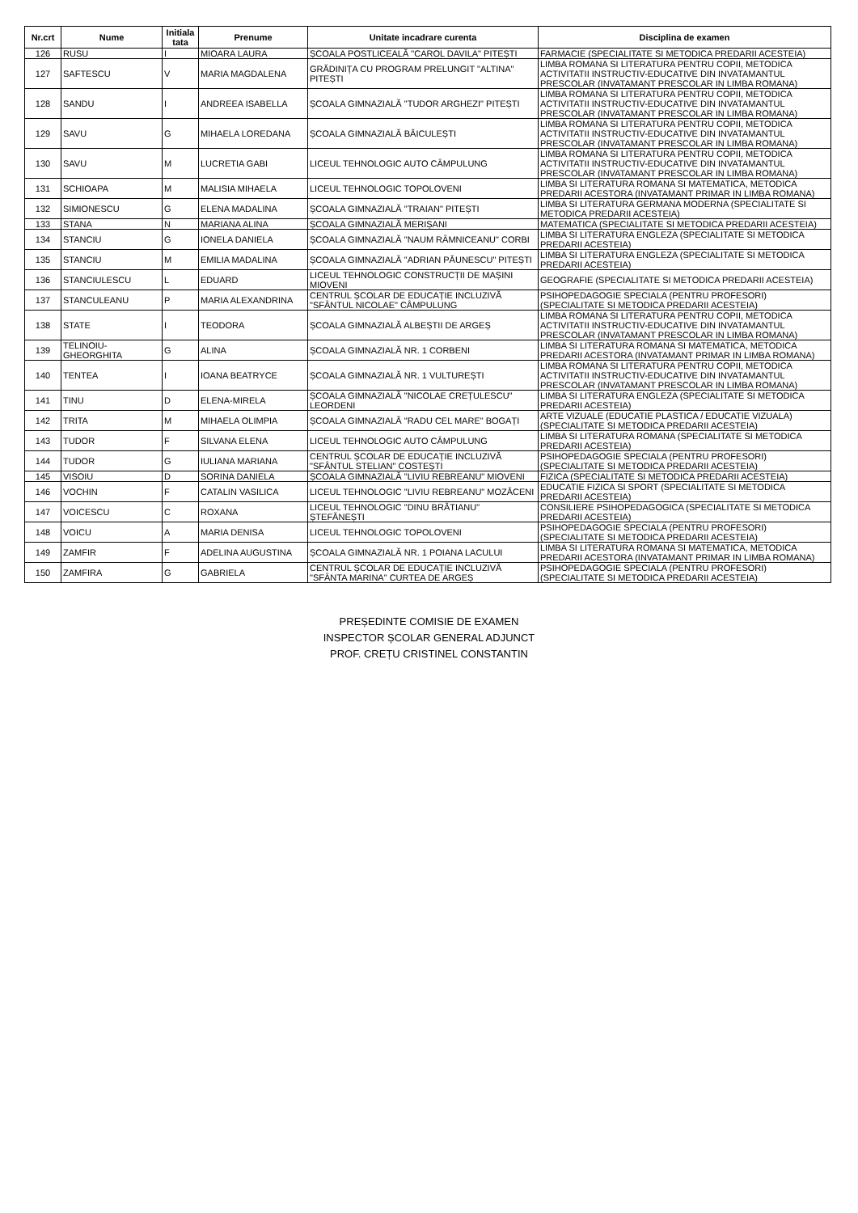| Nr.crt | Nume | Initiala tata | Prenume | Unitate incadrare curenta | Disciplina de examen |
| --- | --- | --- | --- | --- | --- |
| 126 | RUSU | I | MIOARA LAURA | ȘCOALA POSTLICEALĂ "CAROL DAVILA" PITEȘTI | FARMACIE (SPECIALITATE SI METODICA PREDARII ACESTEIA) |
| 127 | SAFTESCU | V | MARIA MAGDALENA | GRĂDINIȚA CU PROGRAM PRELUNGIT "ALTINA" PITEȘTI | LIMBA ROMANA SI LITERATURA PENTRU COPII, METODICA ACTIVITATII INSTRUCTIV-EDUCATIVE DIN INVATAMANTUL PRESCOLAR (INVATAMANT PRESCOLAR IN LIMBA ROMANA) |
| 128 | SANDU | I | ANDREEA ISABELLA | ȘCOALA GIMNAZIALĂ "TUDOR ARGHEZI" PITEȘTI | LIMBA ROMANA SI LITERATURA PENTRU COPII, METODICA ACTIVITATII INSTRUCTIV-EDUCATIVE DIN INVATAMANTUL PRESCOLAR (INVATAMANT PRESCOLAR IN LIMBA ROMANA) |
| 129 | SAVU | G | MIHAELA LOREDANA | ȘCOALA GIMNAZIALĂ BĂICULEȘTI | LIMBA ROMANA SI LITERATURA PENTRU COPII, METODICA ACTIVITATII INSTRUCTIV-EDUCATIVE DIN INVATAMANTUL PRESCOLAR (INVATAMANT PRESCOLAR IN LIMBA ROMANA) |
| 130 | SAVU | M | LUCRETIA GABI | LICEUL TEHNOLOGIC AUTO CÂMPULUNG | LIMBA ROMANA SI LITERATURA PENTRU COPII, METODICA ACTIVITATII INSTRUCTIV-EDUCATIVE DIN INVATAMANTUL PRESCOLAR (INVATAMANT PRESCOLAR IN LIMBA ROMANA) |
| 131 | SCHIOAPA | M | MALISIA MIHAELA | LICEUL TEHNOLOGIC TOPOLOVENI | LIMBA SI LITERATURA ROMANA SI MATEMATICA, METODICA PREDARII ACESTORA (INVATAMANT PRIMAR IN LIMBA ROMANA) |
| 132 | SIMIONESCU | G | ELENA MADALINA | ȘCOALA GIMNAZIALĂ "TRAIAN" PITEȘTI | LIMBA SI LITERATURA GERMANA MODERNA (SPECIALITATE SI METODICA PREDARII ACESTEIA) |
| 133 | STANA | N | MARIANA ALINA | ȘCOALA GIMNAZIALĂ MERIȘANI | MATEMATICA (SPECIALITATE SI METODICA PREDARII ACESTEIA) |
| 134 | STANCIU | G | IONELA DANIELA | ȘCOALA GIMNAZIALĂ "NAUM RÂMNICEANU" CORBI | LIMBA SI LITERATURA ENGLEZA (SPECIALITATE SI METODICA PREDARII ACESTEIA) |
| 135 | STANCIU | M | EMILIA MADALINA | ȘCOALA GIMNAZIALĂ "ADRIAN PĂUNESCU" PITEȘTI | LIMBA SI LITERATURA ENGLEZA (SPECIALITATE SI METODICA PREDARII ACESTEIA) |
| 136 | STANCIULESCU | L | EDUARD | LICEUL TEHNOLOGIC CONSTRUCȚII DE MAȘINI MIOVENI | GEOGRAFIE (SPECIALITATE SI METODICA PREDARII ACESTEIA) |
| 137 | STANCULEANU | P | MARIA ALEXANDRINA | CENTRUL ȘCOLAR DE EDUCAȚIE INCLUZIVĂ "SFÂNTUL NICOLAE" CÂMPULUNG | PSIHOPEDAGOGIE SPECIALA (PENTRU PROFESORI) (SPECIALITATE SI METODICA PREDARII ACESTEIA) |
| 138 | STATE | I | TEODORA | ȘCOALA GIMNAZIALĂ ALBEȘTII DE ARGEȘ | LIMBA ROMANA SI LITERATURA PENTRU COPII, METODICA ACTIVITATII INSTRUCTIV-EDUCATIVE DIN INVATAMANTUL PRESCOLAR (INVATAMANT PRESCOLAR IN LIMBA ROMANA) |
| 139 | TELINOIU-GHEORGHITA | G | ALINA | ȘCOALA GIMNAZIALĂ NR. 1 CORBENI | LIMBA SI LITERATURA ROMANA SI MATEMATICA, METODICA PREDARII ACESTORA (INVATAMANT PRIMAR IN LIMBA ROMANA) |
| 140 | TENTEA | I | IOANA BEATRYCE | ȘCOALA GIMNAZIALĂ NR. 1 VULTUREȘTI | LIMBA ROMANA SI LITERATURA PENTRU COPII, METODICA ACTIVITATII INSTRUCTIV-EDUCATIVE DIN INVATAMANTUL PRESCOLAR (INVATAMANT PRESCOLAR IN LIMBA ROMANA) |
| 141 | TINU | D | ELENA-MIRELA | ȘCOALA GIMNAZIALĂ "NICOLAE CREȚULESCU" LEORDENI | LIMBA SI LITERATURA ENGLEZA (SPECIALITATE SI METODICA PREDARII ACESTEIA) |
| 142 | TRITA | M | MIHAELA OLIMPIA | ȘCOALA GIMNAZIALĂ "RADU CEL MARE" BOGAȚI | ARTE VIZUALE (EDUCATIE PLASTICA / EDUCATIE VIZUALA) (SPECIALITATE SI METODICA PREDARII ACESTEIA) |
| 143 | TUDOR | F | SILVANA ELENA | LICEUL TEHNOLOGIC AUTO CÂMPULUNG | LIMBA SI LITERATURA ROMANA (SPECIALITATE SI METODICA PREDARII ACESTEIA) |
| 144 | TUDOR | G | IULIANA MARIANA | CENTRUL ȘCOLAR DE EDUCAȚIE INCLUZIVĂ "SFÂNTUL STELIAN" COSTEȘTI | PSIHOPEDAGOGIE SPECIALA (PENTRU PROFESORI) (SPECIALITATE SI METODICA PREDARII ACESTEIA) |
| 145 | VISOIU | D | SORINA DANIELA | ȘCOALA GIMNAZIALĂ "LIVIU REBREANU" MIOVENI | FIZICA (SPECIALITATE SI METODICA PREDARII ACESTEIA) |
| 146 | VOCHIN | F | CATALIN VASILICA | LICEUL TEHNOLOGIC "LIVIU REBREANU" MOZĂCENI | EDUCATIE FIZICA SI SPORT (SPECIALITATE SI METODICA PREDARII ACESTEIA) |
| 147 | VOICESCU | C | ROXANA | LICEUL TEHNOLOGIC "DINU BRĂTIANU" ȘTEFĂNEȘTI | CONSILIERE PSIHOPEDAGOGICA (SPECIALITATE SI METODICA PREDARII ACESTEIA) |
| 148 | VOICU | A | MARIA DENISA | LICEUL TEHNOLOGIC TOPOLOVENI | PSIHOPEDAGOGIE SPECIALA (PENTRU PROFESORI) (SPECIALITATE SI METODICA PREDARII ACESTEIA) |
| 149 | ZAMFIR | F | ADELINA AUGUSTINA | ȘCOALA GIMNAZIALĂ NR. 1 POIANA LACULUI | LIMBA SI LITERATURA ROMANA SI MATEMATICA, METODICA PREDARII ACESTORA (INVATAMANT PRIMAR IN LIMBA ROMANA) |
| 150 | ZAMFIRA | G | GABRIELA | CENTRUL ȘCOLAR DE EDUCAȚIE INCLUZIVĂ "SFÂNTA MARINA" CURTEA DE ARGEȘ | PSIHOPEDAGOGIE SPECIALA (PENTRU PROFESORI) (SPECIALITATE SI METODICA PREDARII ACESTEIA) |
PREȘEDINTE COMISIE DE EXAMEN
INSPECTOR ȘCOLAR GENERAL ADJUNCT
PROF. CREȚU CRISTINEL CONSTANTIN